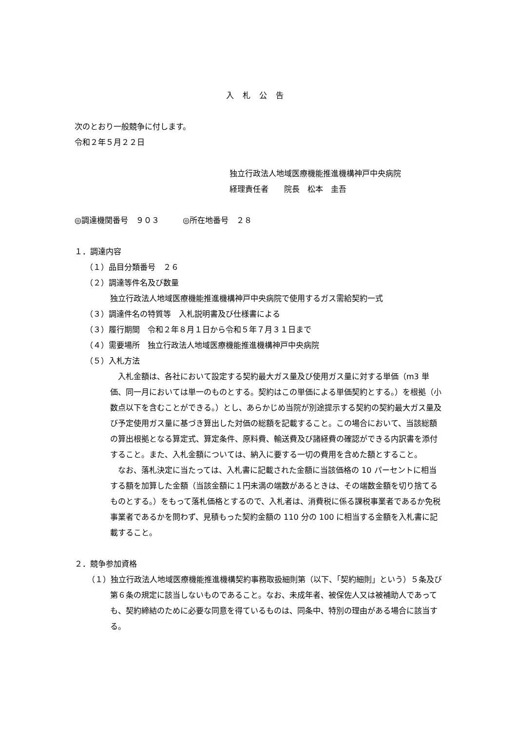入札公告
次のとおり一般競争に付します。
令和２年５月２２日
独立行政法人地域医療機能推進機構神戸中央病院
経理責任者　　院長　松本　圭吾
◎調達機関番号　９０３　　　◎所在地番号　２８
１．調達内容
（１）品目分類番号　２６
（２）調達等件名及び数量
独立行政法人地域医療機能推進機構神戸中央病院で使用するガス需給契約一式
（３）調達件名の特質等　入札説明書及び仕様書による
（３）履行期間　令和２年８月１日から令和５年７月３１日まで
（４）需要場所　独立行政法人地域医療機能推進機構神戸中央病院
（５）入札方法
　入札金額は、各社において設定する契約最大ガス量及び使用ガス量に対する単価（m3 単価、同一月においては単一のものとする。契約はこの単価による単価契約とする。）を根拠（小数点以下を含むことができる。）とし、あらかじめ当院が別途提示する契約の契約最大ガス量及び予定使用ガス量に基づき算出した対価の総額を記載すること。この場合において、当該総額の算出根拠となる算定式、算定条件、原料費、輸送費及び諸経費の確認ができる内訳書を添付すること。また、入札金額については、納入に要する一切の費用を含めた額とすること。
　なお、落札決定に当たっては、入札書に記載された金額に当該価格の 10 パーセントに相当する額を加算した金額（当該金額に１円未満の端数があるときは、その端数金額を切り捨てるものとする。）をもって落札価格とするので、入札者は、消費税に係る課税事業者であるか免税事業者であるかを問わず、見積もった契約金額の 110 分の 100 に相当する金額を入札書に記載すること。
２．競争参加資格
（１）独立行政法人地域医療機能推進機構契約事務取扱細則第（以下、「契約細則」という）５条及び第６条の規定に該当しないものであること。なお、未成年者、被保佐人又は被補助人であっても、契約締結のために必要な同意を得ているものは、同条中、特別の理由がある場合に該当する。